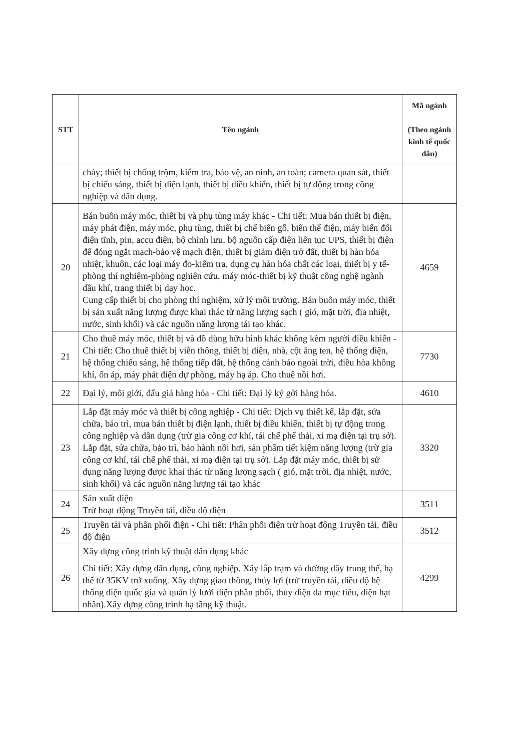| STT | Tên ngành | Mã ngành (Theo ngành kinh tế quốc dân) |
| --- | --- | --- |
| | cháy; thiết bị chống trộm, kiểm tra, bảo vệ, an ninh, an toàn; camera quan sát, thiết bị chiếu sáng, thiết bị điện lạnh, thiết bị điều khiển, thiết bị tự động trong công nghiệp và dân dụng. | |
| 20 | Bán buôn máy móc, thiết bị và phụ tùng máy khác - Chi tiết: Mua bán thiết bị điện, máy phát điện, máy móc, phụ tùng, thiết bị chế biến gỗ, biến thế điện, máy biến đổi điện tĩnh, pin, accu điện, bộ chỉnh lưu, bộ nguồn cấp điện liên tục UPS, thiết bị điện để đóng ngắt mạch-bảo vệ mạch điện, thiết bị giảm điện trở đất, thiết bị hàn hóa nhiệt, khuôn, các loại máy đo-kiểm tra, dụng cụ hàn hóa chất các loại, thiết bị y tế- phòng thí nghiệm-phòng nghiên cứu, máy móc-thiết bị kỹ thuật công nghệ ngành dầu khí, trang thiết bị dạy học. Cung cấp thiết bị cho phòng thí nghiệm, xử lý môi trường. Bán buôn máy móc, thiết bị sản xuất năng lượng được khai thác từ năng lượng sạch ( gió, mặt trời, địa nhiệt, nước, sinh khối) và các nguồn năng lượng tái tạo khác. | 4659 |
| 21 | Cho thuê máy móc, thiết bị và đồ dùng hữu hình khác không kèm người điều khiển - Chi tiết: Cho thuê thiết bị viễn thông, thiết bị điện, nhà, cột ăng ten, hệ thống điện, hệ thống chiếu sáng, hệ thống tiếp đất, hệ thống cảnh báo ngoài trời, điều hòa không khí, ổn áp, máy phát điện dự phòng, máy hạ áp. Cho thuê nồi hơi. | 7730 |
| 22 | Đại lý, môi giới, đấu giá hàng hóa - Chi tiết: Đại lý ký gởi hàng hóa. | 4610 |
| 23 | Lắp đặt máy móc và thiết bị công nghiệp - Chi tiết: Dịch vụ thiết kế, lắp đặt, sửa chữa, bảo trì, mua bán thiết bị điện lạnh, thiết bị điều khiển, thiết bị tự động trong công nghiệp và dân dụng (trừ gia công cơ khí, tái chế phế thải, xi mạ điện tại trụ sở). Lắp đặt, sửa chữa, bảo trì, bảo hành nồi hơi, sản phẩm tiết kiệm năng lượng (trừ gia công cơ khí, tái chế phế thải, xi mạ điện tại trụ sở). Lắp đặt máy móc, thiết bị sử dụng năng lượng được khai thác từ năng lượng sạch ( gió, mặt trời, địa nhiệt, nước, sinh khối) và các nguồn năng lượng tái tạo khác | 3320 |
| 24 | Sản xuất điện Trừ hoạt động Truyền tải, điều độ điện | 3511 |
| 25 | Truyền tải và phân phối điện - Chi tiết: Phân phối điện trừ hoạt động Truyền tải, điều độ điện | 3512 |
| 26 | Xây dựng công trình kỹ thuật dân dụng khác Chi tiết: Xây dựng dân dụng, công nghiệp. Xây lắp trạm và đường dây trung thế, hạ thế từ 35KV trở xuống. Xây dựng giao thông, thủy lợi (trừ truyền tải, điều độ hệ thống điện quốc gia và quản lý lưới điện phân phối, thủy điện đa mục tiêu, điện hạt nhân).Xây dựng công trình hạ tầng kỹ thuật. | 4299 |